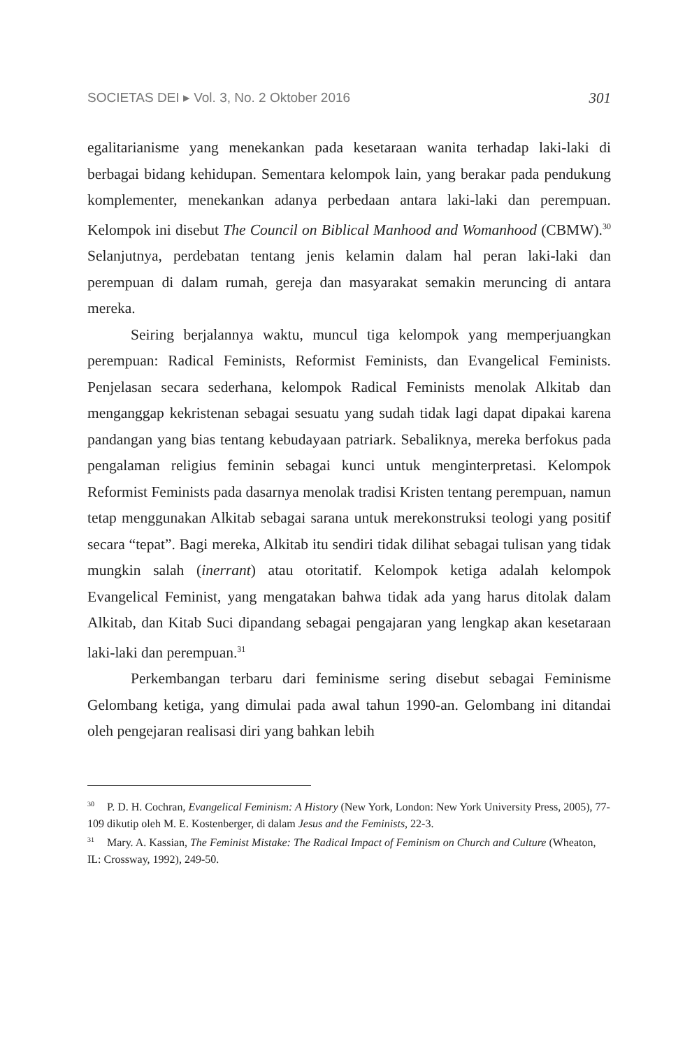SOCIETAS DEI ▸ Vol. 3, No. 2 Oktober 2016 301
egalitarianisme yang menekankan pada kesetaraan wanita terhadap laki-laki di berbagai bidang kehidupan. Sementara kelompok lain, yang berakar pada pendukung komplementer, menekankan adanya perbedaan antara laki-laki dan perempuan. Kelompok ini disebut The Council on Biblical Manhood and Womanhood (CBMW).<sup>30</sup> Selanjutnya, perdebatan tentang jenis kelamin dalam hal peran laki-laki dan perempuan di dalam rumah, gereja dan masyarakat semakin meruncing di antara mereka.
Seiring berjalannya waktu, muncul tiga kelompok yang memperjuangkan perempuan: Radical Feminists, Reformist Feminists, dan Evangelical Feminists. Penjelasan secara sederhana, kelompok Radical Feminists menolak Alkitab dan menganggap kekristenan sebagai sesuatu yang sudah tidak lagi dapat dipakai karena pandangan yang bias tentang kebudayaan patriark. Sebaliknya, mereka berfokus pada pengalaman religius feminin sebagai kunci untuk menginterpretasi. Kelompok Reformist Feminists pada dasarnya menolak tradisi Kristen tentang perempuan, namun tetap menggunakan Alkitab sebagai sarana untuk merekonstruksi teologi yang positif secara “tepat”. Bagi mereka, Alkitab itu sendiri tidak dilihat sebagai tulisan yang tidak mungkin salah (inerrant) atau otoritatif. Kelompok ketiga adalah kelompok Evangelical Feminist, yang mengatakan bahwa tidak ada yang harus ditolak dalam Alkitab, dan Kitab Suci dipandang sebagai pengajaran yang lengkap akan kesetaraan laki-laki dan perempuan.<sup>31</sup>
Perkembangan terbaru dari feminisme sering disebut sebagai Feminisme Gelombang ketiga, yang dimulai pada awal tahun 1990-an. Gelombang ini ditandai oleh pengejaran realisasi diri yang bahkan lebih
<sup>30</sup> P. D. H. Cochran, Evangelical Feminism: A History (New York, London: New York University Press, 2005), 77-109 dikutip oleh M. E. Kostenberger, di dalam Jesus and the Feminists, 22-3.
<sup>31</sup> Mary. A. Kassian, The Feminist Mistake: The Radical Impact of Feminism on Church and Culture (Wheaton, IL: Crossway, 1992), 249-50.